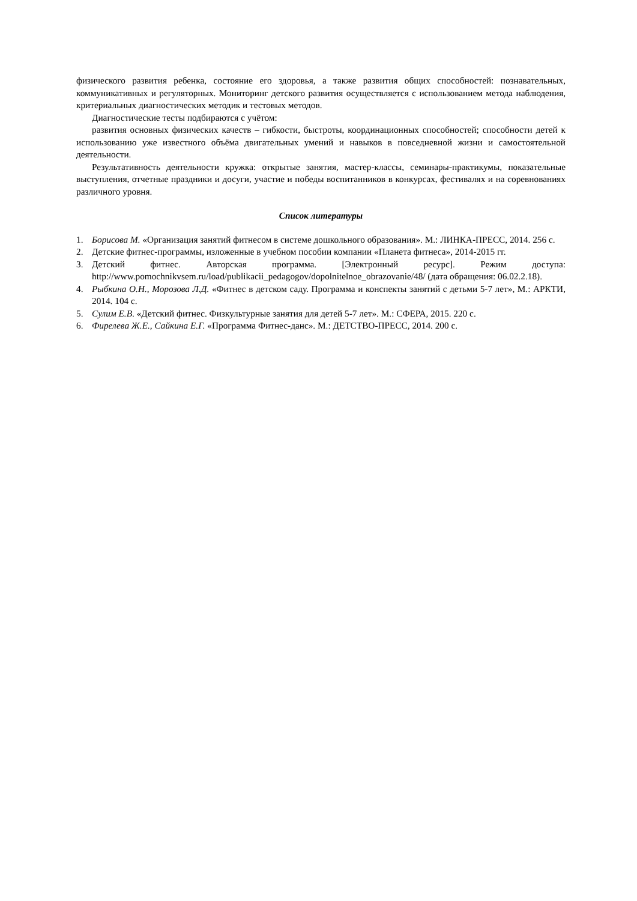физического развития ребенка, состояние его здоровья, а также развития общих способностей: познавательных, коммуникативных и регуляторных. Мониторинг детского развития осуществляется с использованием метода наблюдения, критериальных диагностических методик и тестовых методов.
Диагностические тесты подбираются с учётом:
развития основных физических качеств – гибкости, быстроты, координационных способностей; способности детей к использованию уже известного объёма двигательных умений и навыков в повседневной жизни и самостоятельной деятельности.
Результативность деятельности кружка: открытые занятия, мастер-классы, семинары-практикумы, показательные выступления, отчетные праздники и досуги, участие и победы воспитанников в конкурсах, фестивалях и на соревнованиях различного уровня.
Список литературы
1. Борисова М. «Организация занятий фитнесом в системе дошкольного образования». М.: ЛИНКА-ПРЕСС, 2014. 256 с.
2. Детские фитнес-программы, изложенные в учебном пособии компании «Планета фитнеса», 2014-2015 гг.
3. Детский фитнес. Авторская программа. [Электронный ресурс]. Режим доступа: http://www.pomochnikvsem.ru/load/publikacii_pedagogov/dopolnitelnoe_obrazovanie/48/ (дата обращения: 06.02.2.18).
4. Рыбкина О.Н., Морозова Л.Д. «Фитнес в детском саду. Программа и конспекты занятий с детьми 5-7 лет», М.: АРКТИ, 2014. 104 с.
5. Сулим Е.В. «Детский фитнес. Физкультурные занятия для детей 5-7 лет». М.: СФЕРА, 2015. 220 с.
6. Фирелева Ж.Е., Сайкина Е.Г. «Программа Фитнес-данс». М.: ДЕТСТВО-ПРЕСС, 2014. 200 с.